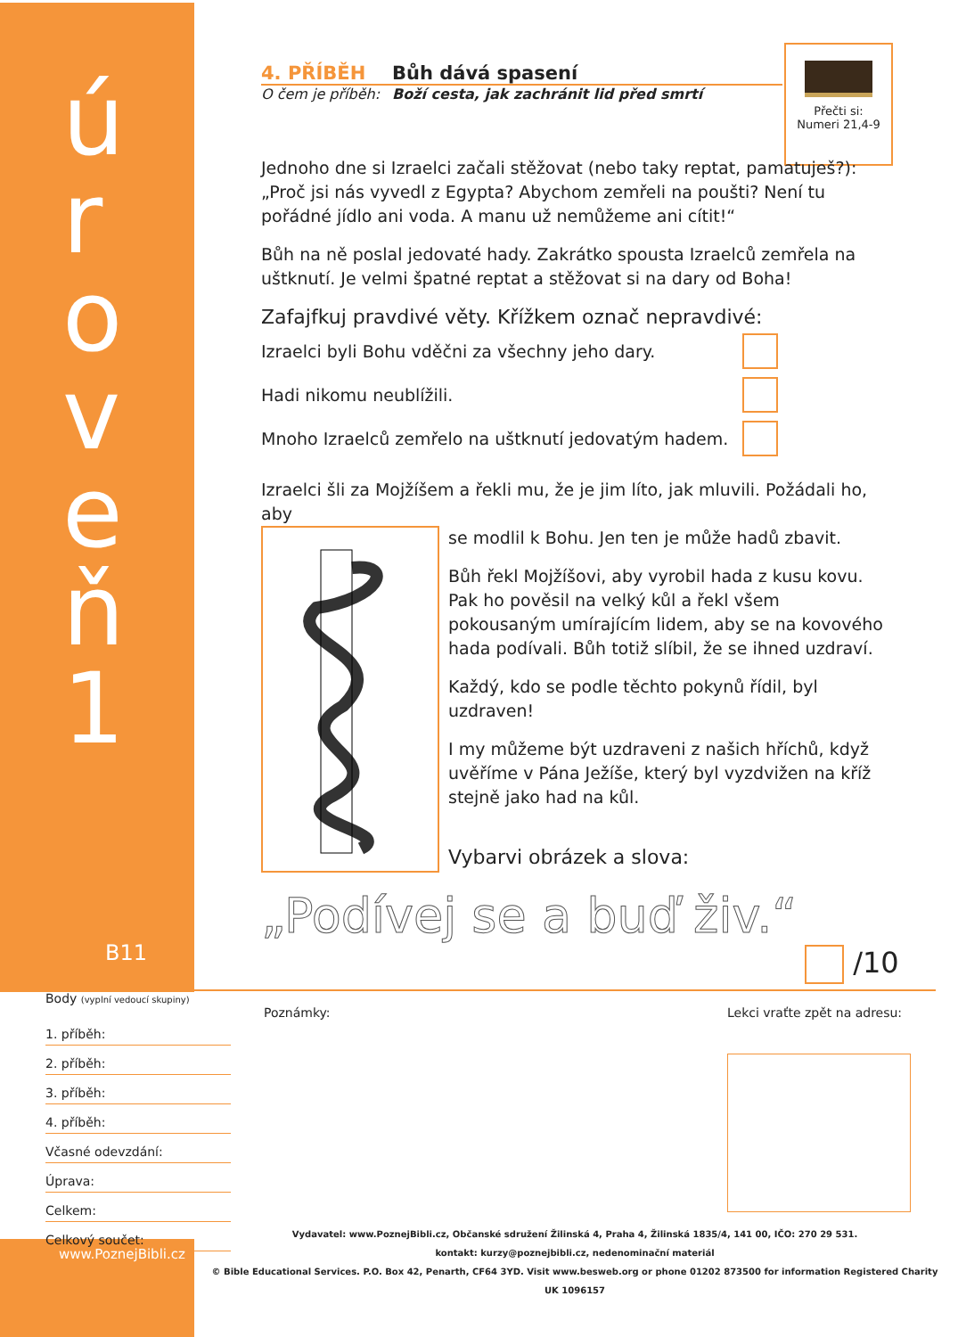úroveň 1
B11
Přečti si:
Numeri 21,4-9
4. PŘÍBĚH Bůh dává spasení
O čem je příběh: Boží cesta, jak zachránit lid před smrtí
Jednoho dne si Izraelci začali stěžovat (nebo taky reptat, pamatuješ?): „Proč jsi nás vyvedl z Egypta? Abychom zemřeli na poušti? Není tu pořádné jídlo ani voda. A manu už nemůžeme ani cítit!“
Bůh na ně poslal jedovaté hady. Zakrátko spousta Izraelců zemřela na uštknutí. Je velmi špatné reptat a stěžovat si na dary od Boha!
Zafajfkuj pravdivé věty. Křížkem označ nepravdivé:
Izraelci byli Bohu vděčni za všechny jeho dary.
Hadi nikomu neublížili.
Mnoho Izraelců zemřelo na uštknutí jedovatým hadem.
Izraelci šli za Mojžíšem a řekli mu, že je jim líto, jak mluvili. Požádali ho, aby
se modlil k Bohu. Jen ten je může hadů zbavit.
Bůh řekl Mojžíšovi, aby vyrobil hada z kusu kovu. Pak ho pověsil na velký kůl a řekl všem pokousaným umírajícím lidem, aby se na kovového hada podívali. Bůh totiž slíbil, že se ihned uzdraví.
Každý, kdo se podle těchto pokynů řídil, byl uzdraven!
I my můžeme být uzdraveni z našich hříchů, když uvěříme v Pána Ježíše, který byl vyzdvižen na kříž stejně jako had na kůl.
Vybarvi obrázek a slova:
„Podívej se a buď živ.“
/10
Body (vyplní vedoucí skupiny)
1. příběh:
2. příběh:
3. příběh:
4. příběh:
Včasné odevzdání:
Úprava:
Celkem:
Celkový součet:
Poznámky: Lekci vraťte zpět na adresu:
www.PoznejBibli.cz
Vydavatel: www.PoznejBibli.cz, Občanské sdružení Žilinská 4, Praha 4, Žilinská 1835/4, 141 00, IČO: 270 29 531.
kontakt: kurzy@poznejbibli.cz, nedenominační materiál
© Bible Educational Services. P.O. Box 42, Penarth, CF64 3YD. Visit www.besweb.org or phone 01202 873500 for information Registered Charity UK 1096157